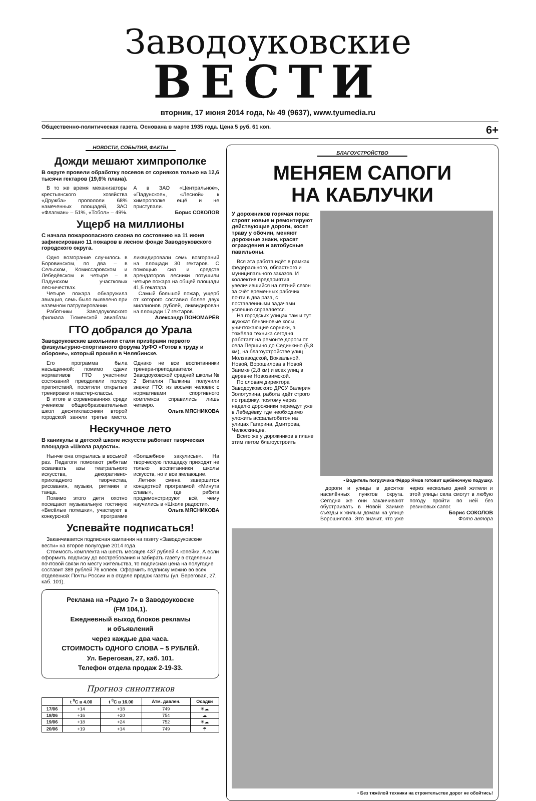Заводоуковские
ВЕСТИ
вторник, 17 июня 2014 года, № 49 (9637), www.tyumedia.ru
Общественно-политическая газета. Основана в марте 1935 года. Цена 5 руб. 61 коп. 6+
НОВОСТИ, СОБЫТИЯ, ФАКТЫ
Дожди мешают химпрополке
В округе провели обработку посевов от сорняков только на 12,6 тысячи гектаров (19,6% плана).
В то же время механизаторы крестьянского хозяйства «Дружба» пропололи 68% намеченных площадей, ЗАО «Флагман» – 51%, «Тобол» – 49%. А в ЗАО «Центральное», «Падунское», «Лесной» к химпрополке ещё и не приступали.
Борис СОКОЛОВ
Ущерб на миллионы
С начала пожароопасного сезона по состоянию на 11 июня зафиксировано 11 пожаров в лесном фонде Заводоуковского городского округа.
Одно возгорание случилось в Боровинском, по два – в Сельском, Комиссаровском и Лебедёвском и четыре – в Падунском участковых лесничествах.
Четыре пожара обнаружила авиация, семь было выявлено при наземном патрулировании.
Работники Заводоуковского филиала Тюменской авиабазы ликвидировали семь возгораний на площади 30 гектаров. С помощью сил и средств арендаторов лесники потушили четыре пожара на общей площади 41,5 гекатара.
Самый большой пожар, ущерб от которого составил более двух миллионов рублей, ликвидирован на площади 17 гектаров.
Александр ПОНОМАРЁВ
ГТО добрался до Урала
Заводоуковские школьники стали призёрами первого физкультурно-спортивного форума УрФО «Готов к труду и обороне», который прошёл в Челябинске.
Его программа была насыщенной: помимо сдачи нормативов ГТО участники состязаний преодолели полосу препятствий, посетили открытые тренировки и мастер-классы.
В итоге в соревнованиях среди учеников общеобразовательных школ десятиклассники второй городской заняли третье место. Однако не все воспитанники тренера-преподавателя Заводоуковской средней школы № 2 Виталия Палкина получили значки ГТО: из восьми человек с нормативами спортивного комплекса справились лишь четверо.
Ольга МЯСНИКОВА
Нескучное лето
В каникулы в детской школе искусств работает творческая площадка «Школа радости».
Нынче она открылась в восьмой раз. Педагоги помогают ребятам осваивать азы театрального искусства, декоративно-прикладного творчества, рисования, музыки, ритмики и танца.
Помимо этого дети охотно посещают музыкальную гостиную «Весёлые потешки», участвуют в конкурсной программе «Волшебное закулисье». На творческую площадку приходят не только воспитанники школы искусств, но и все желающие.
Летняя смена завершится концертной программой «Минута славы», где ребята продемонстрируют всё, чему научились в «Школе радости».
Ольга МЯСНИКОВА
Успевайте подписаться!
Заканчивается подписная кампания на газету «Заводоуковские вести» на второе полугодие 2014 года.
Стоимость комплекта на шесть месяцев 437 рублей 4 копейки. А если оформить подписку до востребования и забирать газету в отделении почтовой связи по месту жительства, то подписная цена на полугодие составит 389 рублей 76 копеек. Оформить подписку можно во всех отделениях Почты России и в отделе продаж газеты (ул. Береговая, 27, каб. 101).
Реклама на «Радио 7» в Заводоуковске
(FM 104,1).
Ежедневный выход блоков рекламы
и объявлений
через каждые два часа.
СТОИМОСТЬ ОДНОГО СЛОВА – 5 РУБЛЕЙ.
Ул. Береговая, 27, каб. 101.
Телефон отдела продаж 2-19-33.
Прогноз синоптиков
| | t <sup>0</sup>C в 4.00 | t <sup>0</sup>C в 16.00 | Атм. давлен. | Осадки |
| --- | --- | --- | --- | --- |
| 17/06 | +14 | +18 | 749 | ☀☁ |
| 18/06 | +16 | +20 | 754 | ☁ |
| 19/06 | +18 | +24 | 752 | ☀☁ |
| 20/06 | +19 | +14 | 749 | ☂ |
БЛАГОУСТРОЙСТВО
МЕНЯЕМ САПОГИ
НА КАБЛУЧКИ
У дорожников горячая пора: строят новые и ремонтируют действующие дороги, косят траву у обочин, меняют дорожные знаки, красят ограждения и автобусные павильоны.
Вся эта работа идёт в рамках федерального, областного и муниципального заказов. И коллектив предприятия, увеличившийся на летний сезон за счёт временных рабочих почти в два раза, с поставленными задачами успешно справляется.
На городских улицах там и тут жужжат бензиновые косы, уничтожающие сорняки, а тяжёлая техника сегодня работает на ремонте дороги от села Першино до Сединкино (5,8 км), на благоустройстве улиц Молзаводской, Вокзальной, Новой, Ворошилова в Новой Заимке (2,8 км) и всех улиц в деревне Новозаимской.
По словам директора Заводоуковского ДРСУ Валерия Золотухина, работа идёт строго по графику, поэтому через неделю дорожники переедут уже в Лебедёвку, где необходимо уложить асфальтобетон на улицах Гагарина, Дмитрова, Челюскинцев.
Всего же у дорожников в плане этим летом благоустроить
• Водитель погрузчика Фёдор Ямов готовит щебёночную подушку.
дороги и улицы в десятке населённых пунктов округа. Сегодня же они заканчивают обустраивать в Новой Заимке съезды к жилым домам на улице Ворошилова. Это значит, что уже через несколько дней жители и этой улицы села смогут в любую погоду пройти по ней без резиновых сапог.
Борис СОКОЛОВ
Фото автора
• Без тяжёлой техники на строительстве дорог не обойтись!